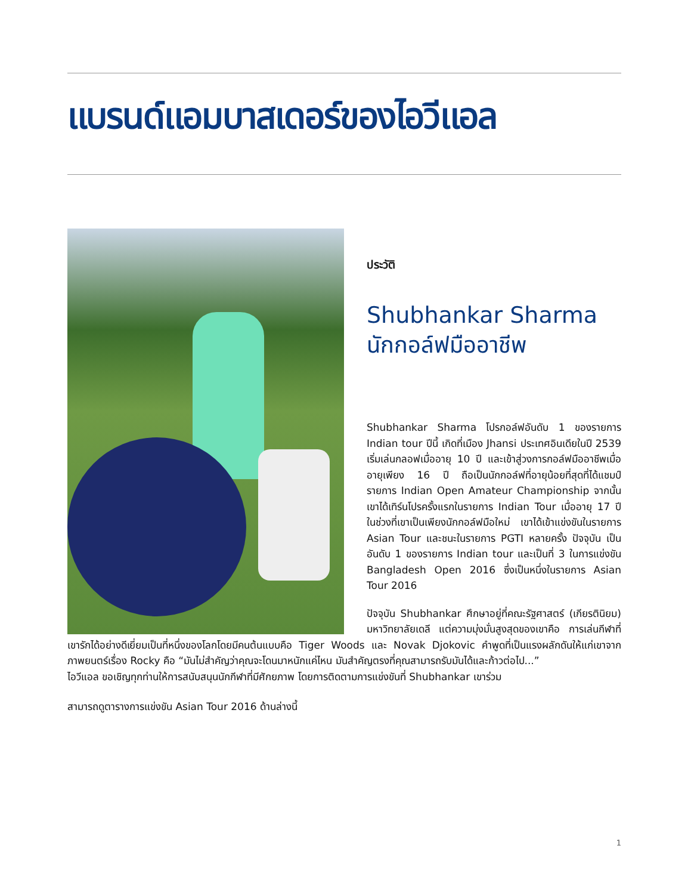แบรนด์แอมบาสเดอร์ของไอวีแอล
ประวัติ
Shubhankar Sharma
นักกอล์ฟมืออาชีพ
Shubhankar Sharma โปรกอล์ฟอันดับ 1 ของรายการ Indian tour ปีนี้ เกิดที่เมือง Jhansi ประเทศอินเดียในปี 2539 เริ่มเล่นกลอฟเมื่ออายุ 10 ปี และเข้าสู่วงการกอล์ฟมืออาชีพเมื่ออายุเพียง 16 ปี ถือเป็นนักกอล์ฟที่อายุน้อยที่สุดที่ได้แชมป์รายการ Indian Open Amateur Championship จากนั้นเขาได้เทิร์นโปรครั้งแรกในรายการ Indian Tour เมื่ออายุ 17 ปี ในช่วงที่เขาเป็นเพียงนักกอล์ฟมือใหม่ เขาได้เข้าแข่งขันในรายการ Asian Tour และชนะในรายการ PGTI หลายครั้ง ปัจจุบัน เป็นอันดับ 1 ของรายการ Indian tour และเป็นที่ 3 ในการแข่งขัน Bangladesh Open 2016 ซึ่งเป็นหนึ่งในรายการ Asian Tour 2016
ปัจจุบัน Shubhankar ศึกษาอยู่ที่คณะรัฐศาสตร์ (เกียรตินิยม) มหาวิทยาลัยเดลี แต่ความมุ่งมั่นสูงสุดของเขาคือ การเล่นกีฬาที่เขารักได้อย่างดีเยี่ยมเป็นที่หนึ่งของโลกโดยมีคนต้นแบบคือ Tiger Woods และ Novak Djokovic คำพูดที่เป็นแรงผลักดันให้แก่เขาจากภาพยนตร์เรื่อง Rocky คือ “มันไม่สำคัญว่าคุณจะโดนมาหนักแค่ไหน มันสำคัญตรงที่คุณสามารถรับมันได้และก้าวต่อไป...”
ไอวีแอล ขอเชิญทุกท่านให้การสนับสนุนนักกีฬาที่มีศักยภาพ โดยการติดตามการแข่งขันที่ Shubhankar เขาร่วม
สามารถดูตารางการแข่งขัน Asian Tour 2016 ด้านล่างนี้
1